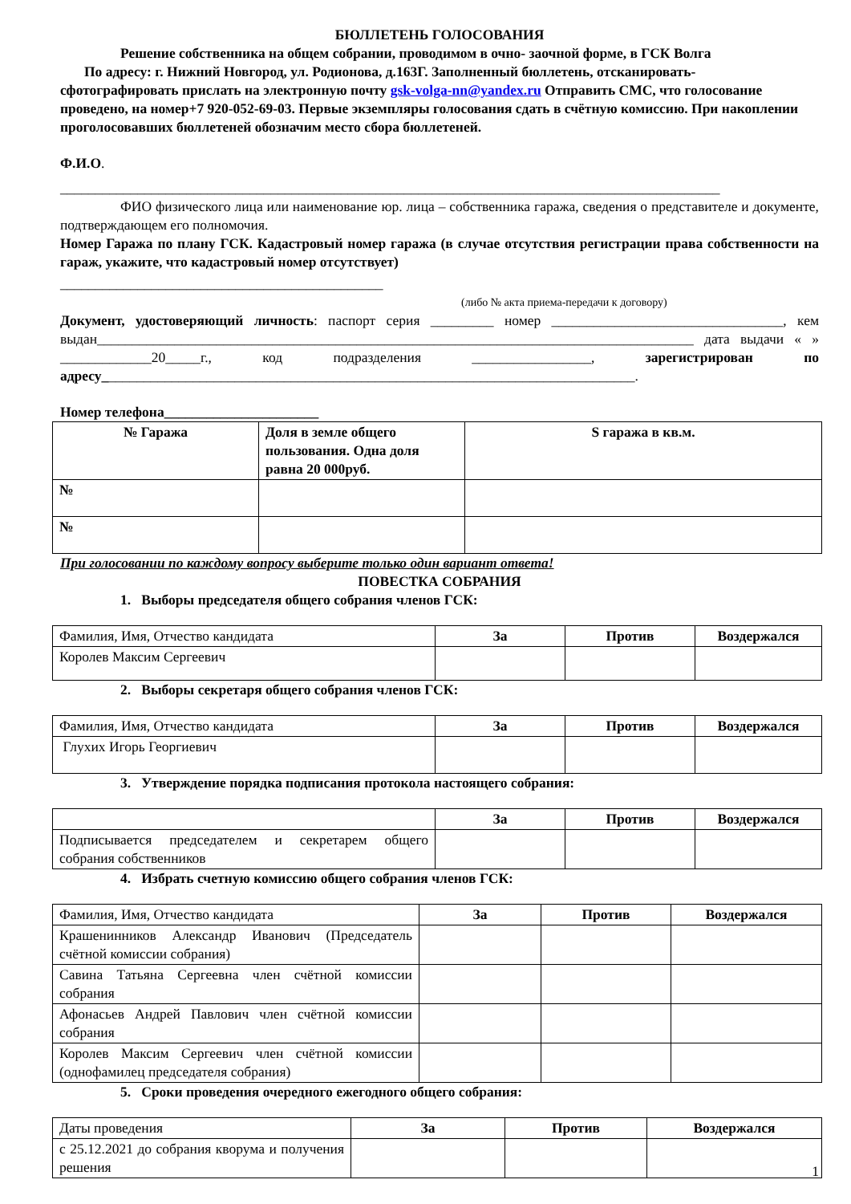БЮЛЛЕТЕНЬ ГОЛОСОВАНИЯ
Решение собственника на общем собрании, проводимом в очно- заочной форме, в ГСК Волга
По адресу: г. Нижний Новгород, ул. Родионова, д.163Г. Заполненный бюллетень, отсканировать-
сфотографировать прислать на электронную почту gsk-volga-nn@yandex.ru Отправить СМС, что голосование проведено, на номер+7 920-052-69-03. Первые экземпляры голосования сдать в счётную комиссию. При накоплении проголосовавших бюллетеней обозначим место сбора бюллетеней.
Ф.И.О.
______________________________________________________________________________________________
ФИО физического лица или наименование юр. лица – собственника гаража, сведения о представителе и документе, подтверждающем его полномочия.
Номер Гаража по плану ГСК. Кадастровый номер гаража (в случае отсутствия регистрации права собственности на гараж, укажите, что кадастровый номер отсутствует)
______________________________________________
(либо № акта приема-передачи к договору)
Документ, удостоверяющий личность: паспорт серия _________ номер _________________________________, кем выдан_____________________________________________________________________________________ дата выдачи « » _____________20_____г., код подразделения _________________, зарегистрирован по адресу____________________________________________________________________________.
Номер телефона______________________
| № Гаража | Доля в земле общего пользования. Одна доля равна 20 000руб. | S гаража в кв.м. |
| --- | --- | --- |
| № | | |
| № | | |
При голосовании по каждому вопросу выберите только один вариант ответа!
ПОВЕСТКА СОБРАНИЯ
1. Выборы председателя общего собрания членов ГСК:
| Фамилия, Имя, Отчество кандидата | За | Против | Воздержался |
| Королев Максим Сергеевич | | | |
2. Выборы секретаря общего собрания членов ГСК:
| Фамилия, Имя, Отчество кандидата | За | Против | Воздержался |
| Глухих Игорь Георгиевич | | | |
3. Утверждение порядка подписания протокола настоящего собрания:
| | За | Против | Воздержался |
| Подписывается председателем и секретарем общего собрания собственников | | | |
4. Избрать счетную комиссию общего собрания членов ГСК:
| Фамилия, Имя, Отчество кандидата | За | Против | Воздержался |
| Крашенинников Александр Иванович (Председатель счётной комиссии собрания) | | | |
| Савина Татьяна Сергеевна член счётной комиссии собрания | | | |
| Афонасьев Андрей Павлович член счётной комиссии собрания | | | |
| Королев Максим Сергеевич член счётной комиссии (однофамилец председателя собрания) | | | |
5. Сроки проведения очередного ежегодного общего собрания:
| Даты проведения | За | Против | Воздержался |
| с 25.12.2021 до собрания кворума и получения решения | | | |
1